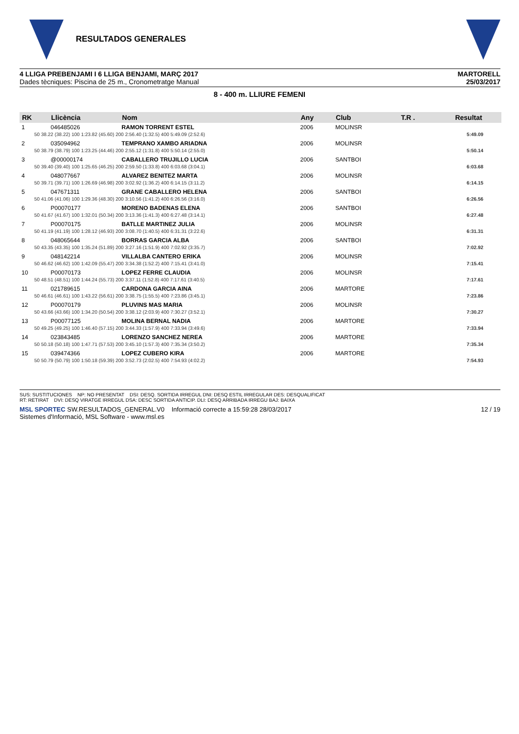RESULTADOS GENERALES
4 LLIGA PREBENJAMI I 6 LLIGA BENJAMI, MARÇ 2017
Dades tècniques: Piscina de 25 m., Cronometratge Manual
MARTORELL
25/03/2017
8 - 400 m. LLIURE FEMENI
| RK | Llicència | Nom | Any | Club | T.R . | Resultat |
| --- | --- | --- | --- | --- | --- | --- |
| 1 | 046485026 | RAMON TORRENT ESTEL | 2006 | MOLINSR | | |
| 50 38.22 (38.22) 100 1:23.82 (45.60) 200 2:56.40 (1:32.5) 400 5:49.09 (2:52.6) | | | | | | 5:49.09 |
| 2 | 035094962 | TEMPRANO XAMBO ARIADNA | 2006 | MOLINSR | | |
| 50 38.79 (38.79) 100 1:23.25 (44.46) 200 2:55.12 (1:31.8) 400 5:50.14 (2:55.0) | | | | | | 5:50.14 |
| 3 | @00000174 | CABALLERO TRUJILLO LUCIA | 2006 | SANTBOI | | |
| 50 39.40 (39.40) 100 1:25.65 (46.25) 200 2:59.50 (1:33.8) 400 6:03.68 (3:04.1) | | | | | | 6:03.68 |
| 4 | 048077667 | ALVAREZ BENITEZ MARTA | 2006 | MOLINSR | | |
| 50 39.71 (39.71) 100 1:26.69 (46.98) 200 3:02.92 (1:36.2) 400 6:14.15 (3:11.2) | | | | | | 6:14.15 |
| 5 | 047671311 | GRANE CABALLERO HELENA | 2006 | SANTBOI | | |
| 50 41.06 (41.06) 100 1:29.36 (48.30) 200 3:10.56 (1:41.2) 400 6:26.56 (3:16.0) | | | | | | 6:26.56 |
| 6 | P00070177 | MORENO BADENAS ELENA | 2006 | SANTBOI | | |
| 50 41.67 (41.67) 100 1:32.01 (50.34) 200 3:13.36 (1:41.3) 400 6:27.48 (3:14.1) | | | | | | 6:27.48 |
| 7 | P00070175 | BATLLE MARTINEZ JULIA | 2006 | MOLINSR | | |
| 50 41.19 (41.19) 100 1:28.12 (46.93) 200 3:08.70 (1:40.5) 400 6:31.31 (3:22.6) | | | | | | 6:31.31 |
| 8 | 048065644 | BORRAS GARCIA ALBA | 2006 | SANTBOI | | |
| 50 43.35 (43.35) 100 1:35.24 (51.89) 200 3:27.16 (1:51.9) 400 7:02.92 (3:35.7) | | | | | | 7:02.92 |
| 9 | 048142214 | VILLALBA CANTERO ERIKA | 2006 | MOLINSR | | |
| 50 46.62 (46.62) 100 1:42.09 (55.47) 200 3:34.38 (1:52.2) 400 7:15.41 (3:41.0) | | | | | | 7:15.41 |
| 10 | P00070173 | LOPEZ FERRE CLAUDIA | 2006 | MOLINSR | | |
| 50 48.51 (48.51) 100 1:44.24 (55.73) 200 3:37.11 (1:52.8) 400 7:17.61 (3:40.5) | | | | | | 7:17.61 |
| 11 | 021789615 | CARDONA GARCIA AINA | 2006 | MARTORE | | |
| 50 46.61 (46.61) 100 1:43.22 (56.61) 200 3:38.75 (1:55.5) 400 7:23.86 (3:45.1) | | | | | | 7:23.86 |
| 12 | P00070179 | PLUVINS MAS MARIA | 2006 | MOLINSR | | |
| 50 43.66 (43.66) 100 1:34.20 (50.54) 200 3:38.12 (2:03.9) 400 7:30.27 (3:52.1) | | | | | | 7:30.27 |
| 13 | P00077125 | MOLINA BERNAL NADIA | 2006 | MARTORE | | |
| 50 49.25 (49.25) 100 1:46.40 (57.15) 200 3:44.33 (1:57.9) 400 7:33.94 (3:49.6) | | | | | | 7:33.94 |
| 14 | 023843485 | LORENZO SANCHEZ NEREA | 2006 | MARTORE | | |
| 50 50.18 (50.18) 100 1:47.71 (57.53) 200 3:45.10 (1:57.3) 400 7:35.34 (3:50.2) | | | | | | 7:35.34 |
| 15 | 039474366 | LOPEZ CUBERO KIRA | 2006 | MARTORE | | |
| 50 50.79 (50.79) 100 1:50.18 (59.39) 200 3:52.73 (2:02.5) 400 7:54.93 (4:02.2) | | | | | | 7:54.93 |
SUS: SUSTITUCIONES NP: NO PRESENTAT DSI: DESQ. SORTIDA IRREGUL DNI: DESQ ESTIL IRREGULAR DES: DESQUALIFICAT
RT: RETIRAT DVI: DESQ VIRATGE IRREGUL DSA: DESC SORTIDA ANTICIP. DLI: DESQ ARRIBADA IRREGU BAJ: BAIXA
MSL SPORTEC SW.RESULTADOS_GENERAL.V0 Informació correcte a 15:59:28 28/03/2017
Sistemes d'Informació, MSL Software - www.msl.es
12 / 19